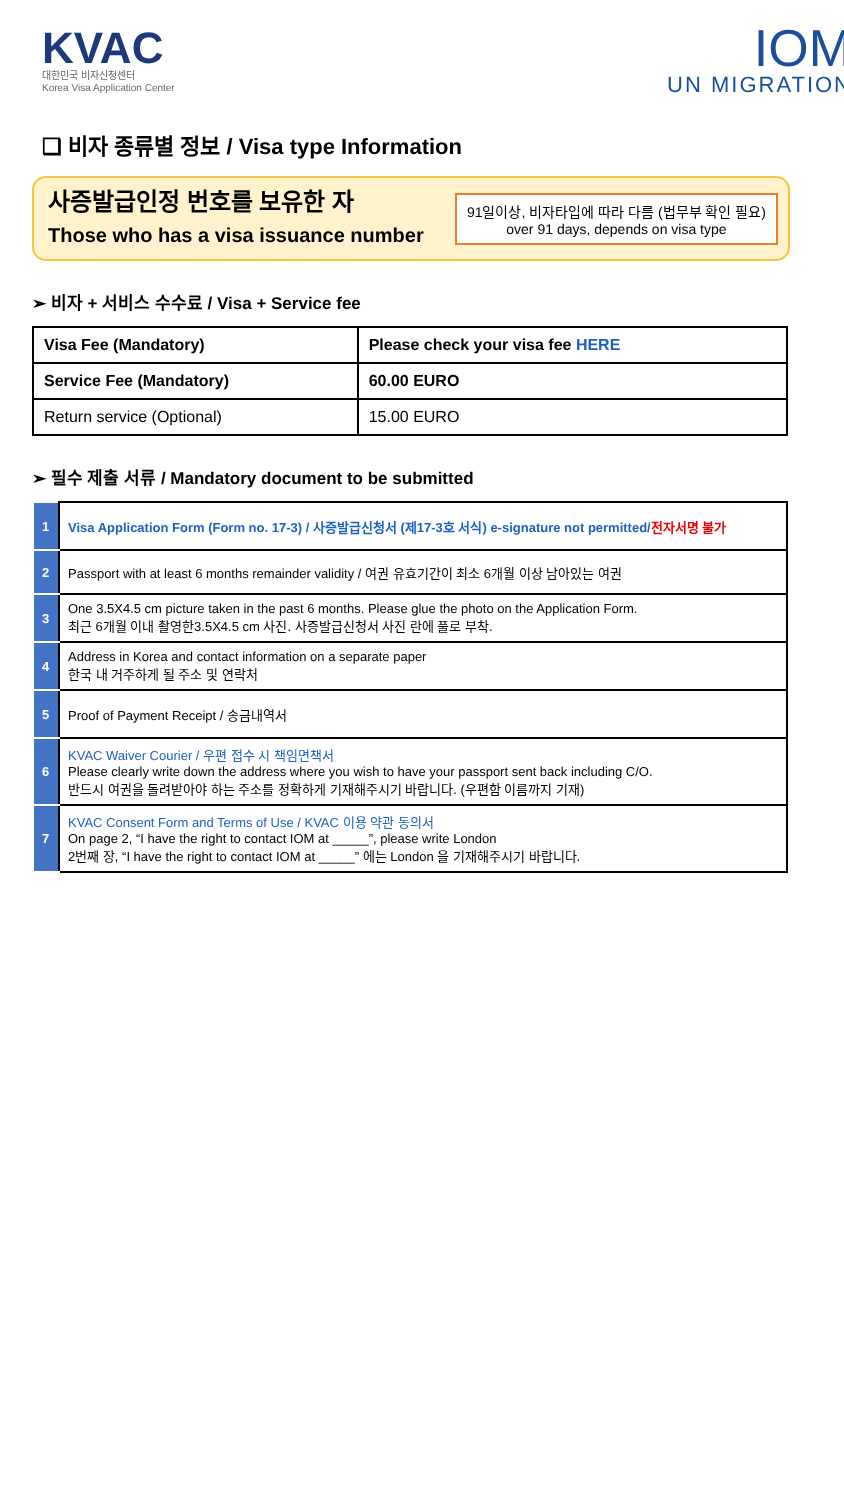KVAC
대한민국 비자신청센터
Korea Visa Application Center
IOM
UN MIGRATION
❑ 비자 종류별 정보 / Visa type Information
사증발급인정 번호를 보유한 자
Those who has a visa issuance number
91일이상, 비자타입에 따라 다름 (법무부 확인 필요)
over 91 days, depends on visa type
➢ 비자 + 서비스 수수료 / Visa + Service fee
| Visa Fee (Mandatory) | Please check your visa fee HERE |
| Service Fee (Mandatory) | 60.00 EURO |
| Return service (Optional) | 15.00 EURO |
➢ 필수 제출 서류 / Mandatory document to be submitted
| 1 | Visa Application Form (Form no. 17-3) / 사증발급신청서 (제17-3호 서식) e-signature not permitted/ 전자서명 불가 |
| 2 | Passport with at least 6 months remainder validity / 여권 유효기간이 최소 6개월 이상 남아있는 여권 |
| 3 | One 3.5X4.5 cm picture taken in the past 6 months. Please glue the photo on the Application Form. 최근 6개월 이내 촬영한3.5X4.5 cm 사진. 사증발급신청서 사진 란에 풀로 부착. |
| 4 | Address in Korea and contact information on a separate paper 한국 내 거주하게 될 주소 및 연락처 |
| 5 | Proof of Payment Receipt / 송금내역서 |
| 6 | KVAC Waiver Courier / 우편 접수 시 책임면책서 Please clearly write down the address where you wish to have your passport sent back including C/O. 반드시 여권을 돌려받아야 하는 주소를 정확하게 기재해주시기 바랍니다. (우편함 이름까지 기재) |
| 7 | KVAC Consent Form and Terms of Use / KVAC 이용 약관 동의서 On page 2, “I have the right to contact IOM at _____”, please write London 2번째 장, “I have the right to contact IOM at _____” 에는 London 을 기재해주시기 바랍니다. |